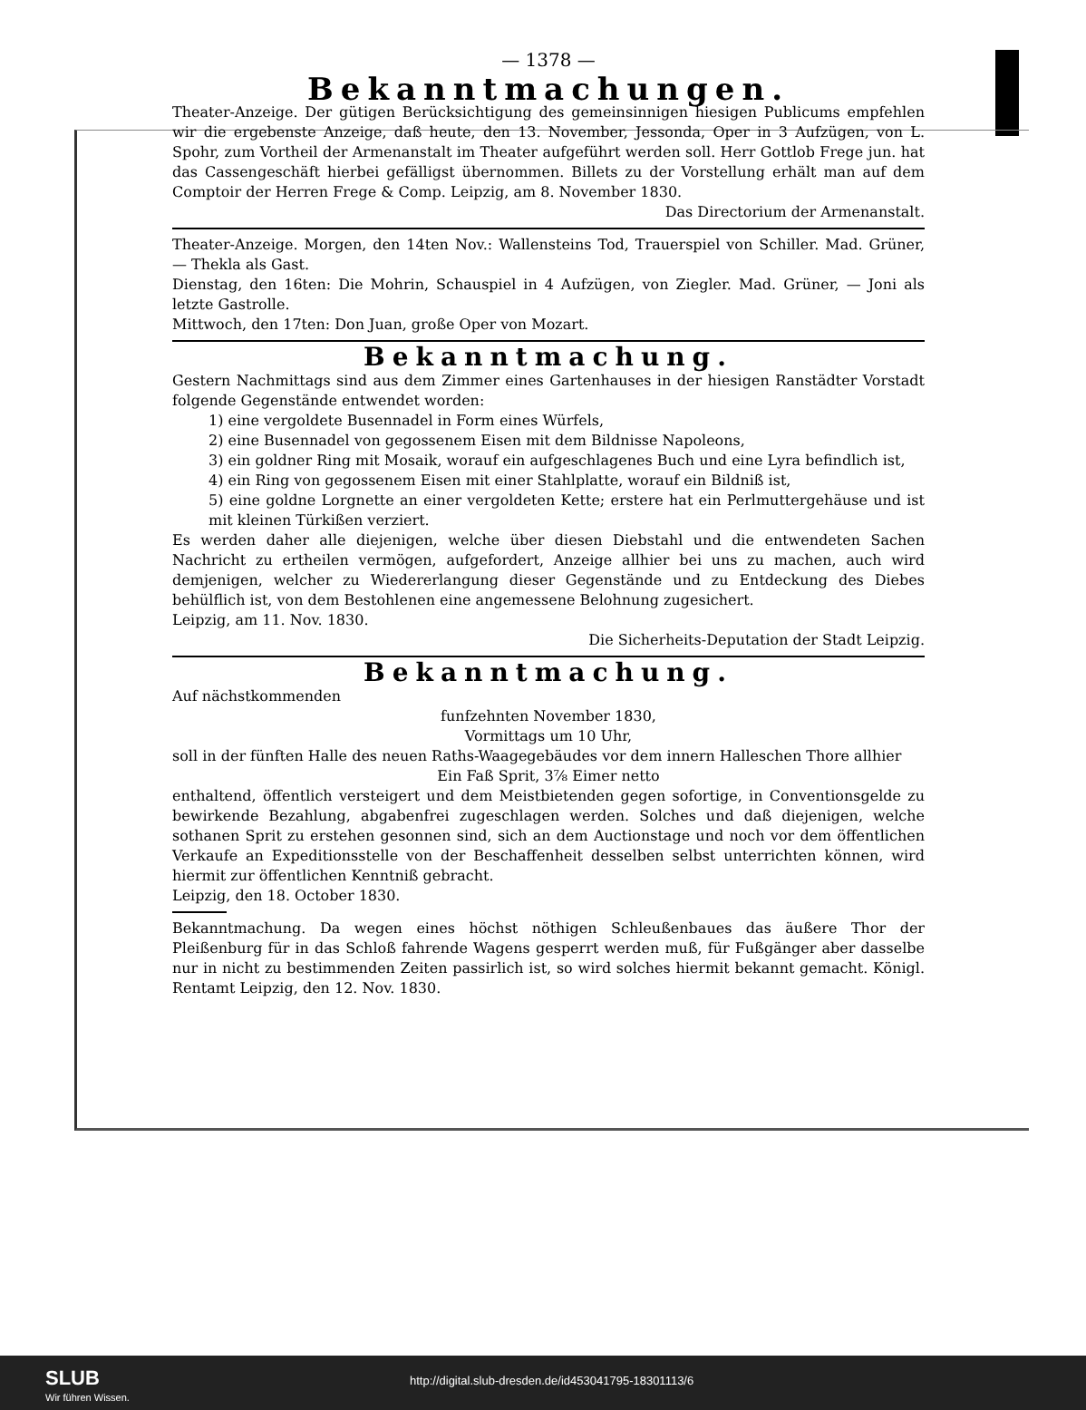— 1378 —
Bekanntmachungen.
Theater-Anzeige. Der gütigen Berücksichtigung des gemeinsinnigen hiesigen Publicums empfehlen wir die ergebenste Anzeige, daß heute, den 13. November, Jessonda, Oper in 3 Aufzügen, von L. Spohr, zum Vortheil der Armenanstalt im Theater aufgeführt werden soll. Herr Gottlob Frege jun. hat das Cassengeschäft hierbei gefälligst übernommen. Billets zu der Vorstellung erhält man auf dem Comptoir der Herren Frege & Comp. Leipzig, am 8. November 1830.
Das Directorium der Armenanstalt.
Theater-Anzeige. Morgen, den 14ten Nov.: Wallensteins Tod, Trauerspiel von Schiller. Mad. Grüner, — Thekla als Gast.
Dienstag, den 16ten: Die Mohrin, Schauspiel in 4 Aufzügen, von Ziegler. Mad. Grüner, — Joni als letzte Gastrolle.
Mittwoch, den 17ten: Don Juan, große Oper von Mozart.
Bekanntmachung.
Gestern Nachmittags sind aus dem Zimmer eines Gartenhauses in der hiesigen Ranstädter Vorstadt folgende Gegenstände entwendet worden:
1) eine vergoldete Busennadel in Form eines Würfels,
2) eine Busennadel von gegossenem Eisen mit dem Bildnisse Napoleons,
3) ein goldner Ring mit Mosaik, worauf ein aufgeschlagenes Buch und eine Lyra befindlich ist,
4) ein Ring von gegossenem Eisen mit einer Stahlplatte, worauf ein Bildniß ist,
5) eine goldne Lorgnette an einer vergoldeten Kette; erstere hat ein Perlmuttergehäuse und ist mit kleinen Türkißen verziert.
Es werden daher alle diejenigen, welche über diesen Diebstahl und die entwendeten Sachen Nachricht zu ertheilen vermögen, aufgefordert, Anzeige allhier bei uns zu machen, auch wird demjenigen, welcher zu Wiedererlangung dieser Gegenstände und zu Entdeckung des Diebes behülflich ist, von dem Bestohlenen eine angemessene Belohnung zugesichert.
Leipzig, am 11. Nov. 1830.
Die Sicherheits-Deputation der Stadt Leipzig.
Bekanntmachung.
Auf nächstkommenden
funfzehnten November 1830,
Vormittags um 10 Uhr,
soll in der fünften Halle des neuen Raths-Waagegebäudes vor dem innern Halleschen Thore allhier
Ein Faß Sprit, 3⅞ Eimer netto
enthaltend, öffentlich versteigert und dem Meistbietenden gegen sofortige, in Conventionsgelde zu bewirkende Bezahlung, abgabenfrei zugeschlagen werden. Solches und daß diejenigen, welche sothanen Sprit zu erstehen gesonnen sind, sich an dem Auctionstage und noch vor dem öffentlichen Verkaufe an Expeditionsstelle von der Beschaffenheit desselben selbst unterrichten können, wird hiermit zur öffentlichen Kenntniß gebracht.
Leipzig, den 18. October 1830.
Bekanntmachung. Da wegen eines höchst nöthigen Schleußenbaues das äußere Thor der Pleißenburg für in das Schloß fahrende Wagens gesperrt werden muß, für Fußgänger aber dasselbe nur in nicht zu bestimmenden Zeiten passirlich ist, so wird solches hiermit bekannt gemacht. Königl. Rentamt Leipzig, den 12. Nov. 1830.
SLUB
Wir führen Wissen.
http://digital.slub-dresden.de/id453041795-18301113/6